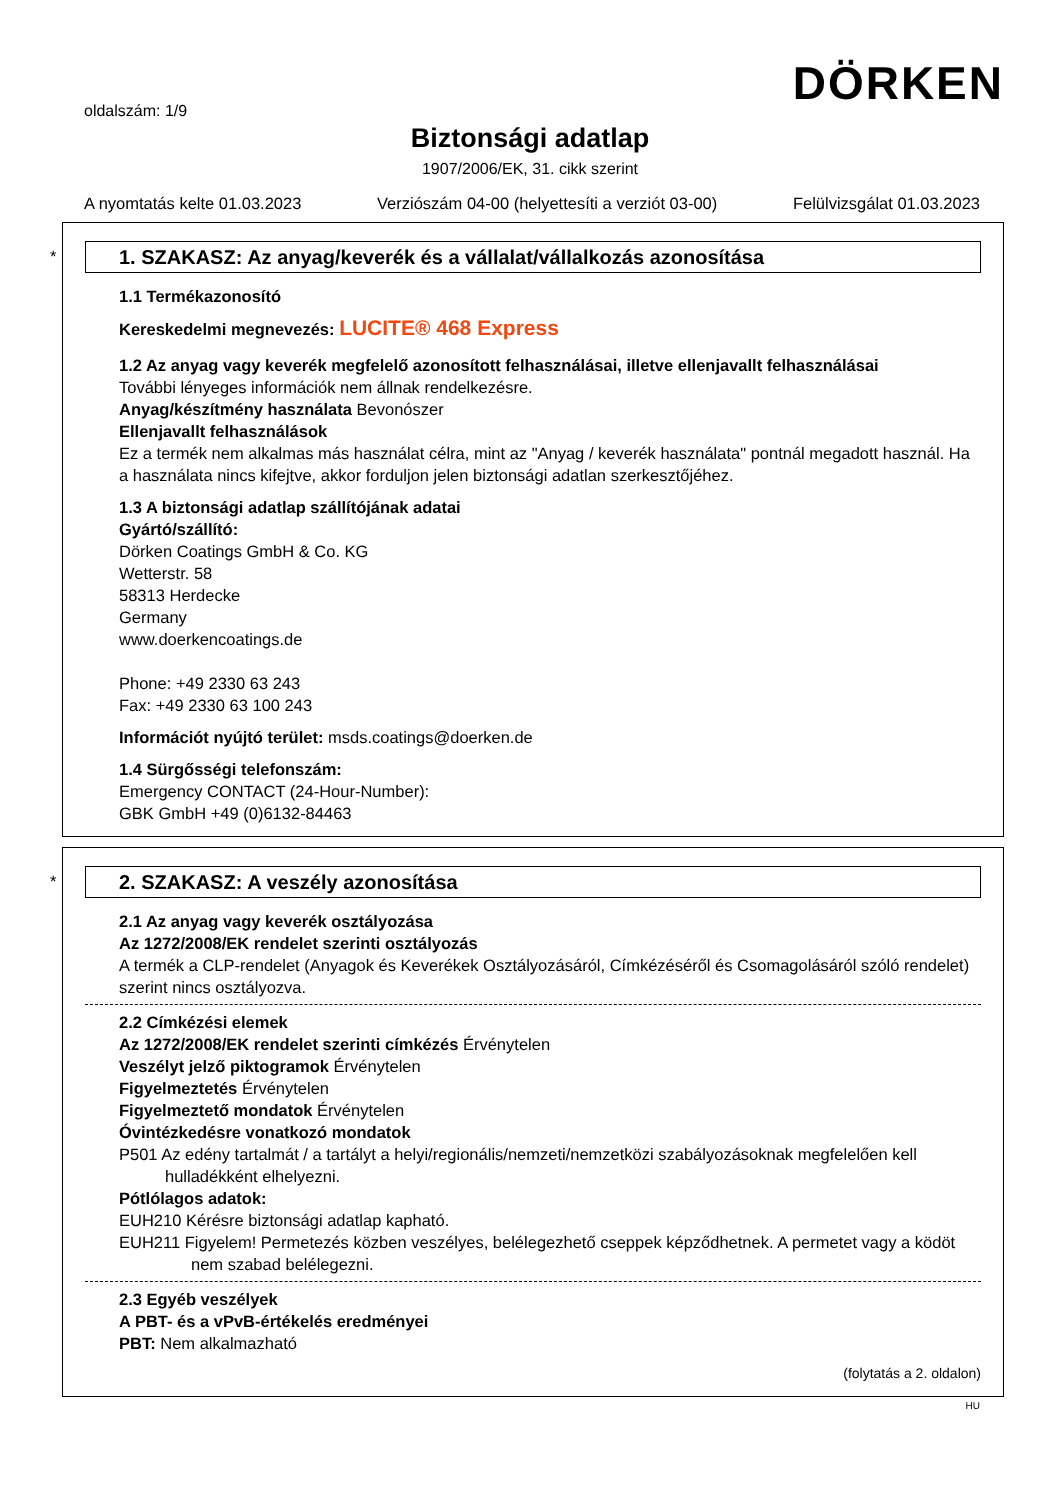oldalszám: 1/9 DÖRKEN
Biztonsági adatlap
1907/2006/EK, 31. cikk szerint
A nyomtatás kelte 01.03.2023 Verziószám 04-00 (helyettesíti a verziót 03-00) Felülvizsgálat 01.03.2023
*
1. SZAKASZ: Az anyag/keverék és a vállalat/vállalkozás azonosítása
1.1 Termékazonosító
Kereskedelmi megnevezés: LUCITE® 468 Express
1.2 Az anyag vagy keverék megfelelő azonosított felhasználásai, illetve ellenjavallt felhasználásai
További lényeges információk nem állnak rendelkezésre.
Anyag/készítmény használata Bevonószer
Ellenjavallt felhasználások
Ez a termék nem alkalmas más használat célra, mint az "Anyag / keverék használata" pontnál megadott használ. Ha a használata nincs kifejtve, akkor forduljon jelen biztonsági adatlan szerkesztőjéhez.
1.3 A biztonsági adatlap szállítójának adatai
Gyártó/szállító:
Dörken Coatings GmbH & Co. KG
Wetterstr. 58
58313 Herdecke
Germany
www.doerkencoatings.de
Phone: +49 2330 63 243
Fax: +49 2330 63 100 243
Információt nyújtó terület: msds.coatings@doerken.de
1.4 Sürgősségi telefonszám:
Emergency CONTACT (24-Hour-Number):
GBK GmbH +49 (0)6132-84463
*
2. SZAKASZ: A veszély azonosítása
2.1 Az anyag vagy keverék osztályozása
Az 1272/2008/EK rendelet szerinti osztályozás
A termék a CLP-rendelet (Anyagok és Keverékek Osztályozásáról, Címkézéséről és Csomagolásáról szóló rendelet) szerint nincs osztályozva.
2.2 Címkézési elemek
Az 1272/2008/EK rendelet szerinti címkézés Érvénytelen
Veszélyt jelző piktogramok Érvénytelen
Figyelmeztetés Érvénytelen
Figyelmeztető mondatok Érvénytelen
Óvintézkedésre vonatkozó mondatok
P501 Az edény tartalmát / a tartályt a helyi/regionális/nemzeti/nemzetközi szabályozásoknak megfelelően kell hulladékként elhelyezni.
Pótlólagos adatok:
EUH210 Kérésre biztonsági adatlap kapható.
EUH211 Figyelem! Permetezés közben veszélyes, belélegezhető cseppek képződhetnek. A permetet vagy a ködöt nem szabad belélegezni.
2.3 Egyéb veszélyek
A PBT- és a vPvB-értékelés eredményei
PBT: Nem alkalmazható
(folytatás a 2. oldalon)
HU